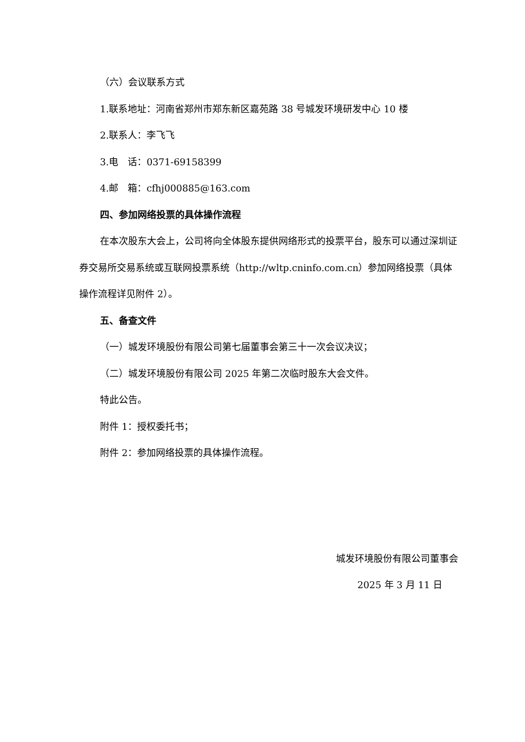（六）会议联系方式
1.联系地址：河南省郑州市郑东新区嘉苑路 38 号城发环境研发中心 10 楼
2.联系人：李飞飞
3.电　话：0371-69158399
4.邮　箱：cfhj000885@163.com
四、参加网络投票的具体操作流程
在本次股东大会上，公司将向全体股东提供网络形式的投票平台，股东可以通过深圳证券交易所交易系统或互联网投票系统（http://wltp.cninfo.com.cn）参加网络投票（具体操作流程详见附件 2）。
五、备查文件
（一）城发环境股份有限公司第七届董事会第三十一次会议决议；
（二）城发环境股份有限公司 2025 年第二次临时股东大会文件。
特此公告。
附件 1：授权委托书；
附件 2：参加网络投票的具体操作流程。
城发环境股份有限公司董事会
2025 年 3 月 11 日